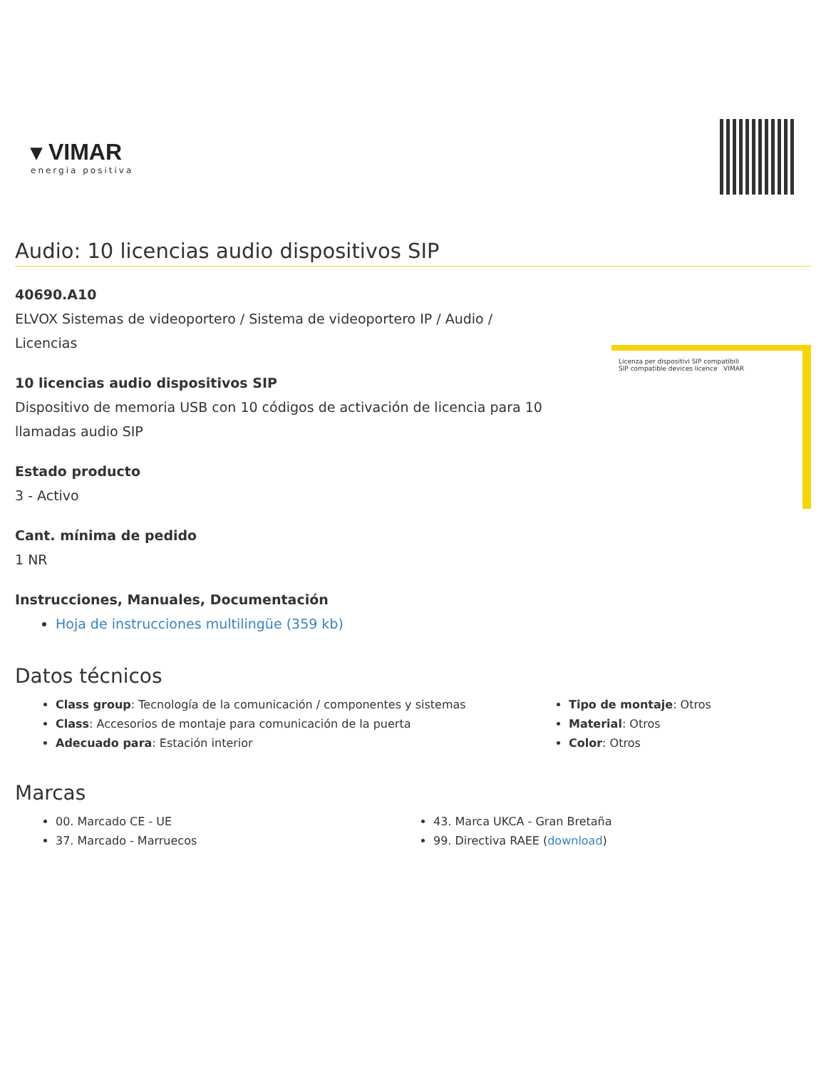▾ VIMAR
energia positiva
Audio: 10 licencias audio dispositivos SIP
40690.A10
ELVOX Sistemas de videoportero / Sistema de videoportero IP / Audio /
Licencias
10 licencias audio dispositivos SIP
Dispositivo de memoria USB con 10 códigos de activación de licencia para 10
llamadas audio SIP
Estado producto
3 - Activo
Cant. mínima de pedido
1 NR
Instrucciones, Manuales, Documentación
Hoja de instrucciones multilingüe (359 kb)
Licenza per dispositivi SIP compatibili
SIP compatible devices licence VIMAR
Datos técnicos
Class group: Tecnología de la comunicación / componentes y sistemas
Class: Accesorios de montaje para comunicación de la puerta
Adecuado para: Estación interior
Tipo de montaje: Otros
Material: Otros
Color: Otros
Marcas
00. Marcado CE - UE
37. Marcado - Marruecos
43. Marca UKCA - Gran Bretaña
99. Directiva RAEE (download)